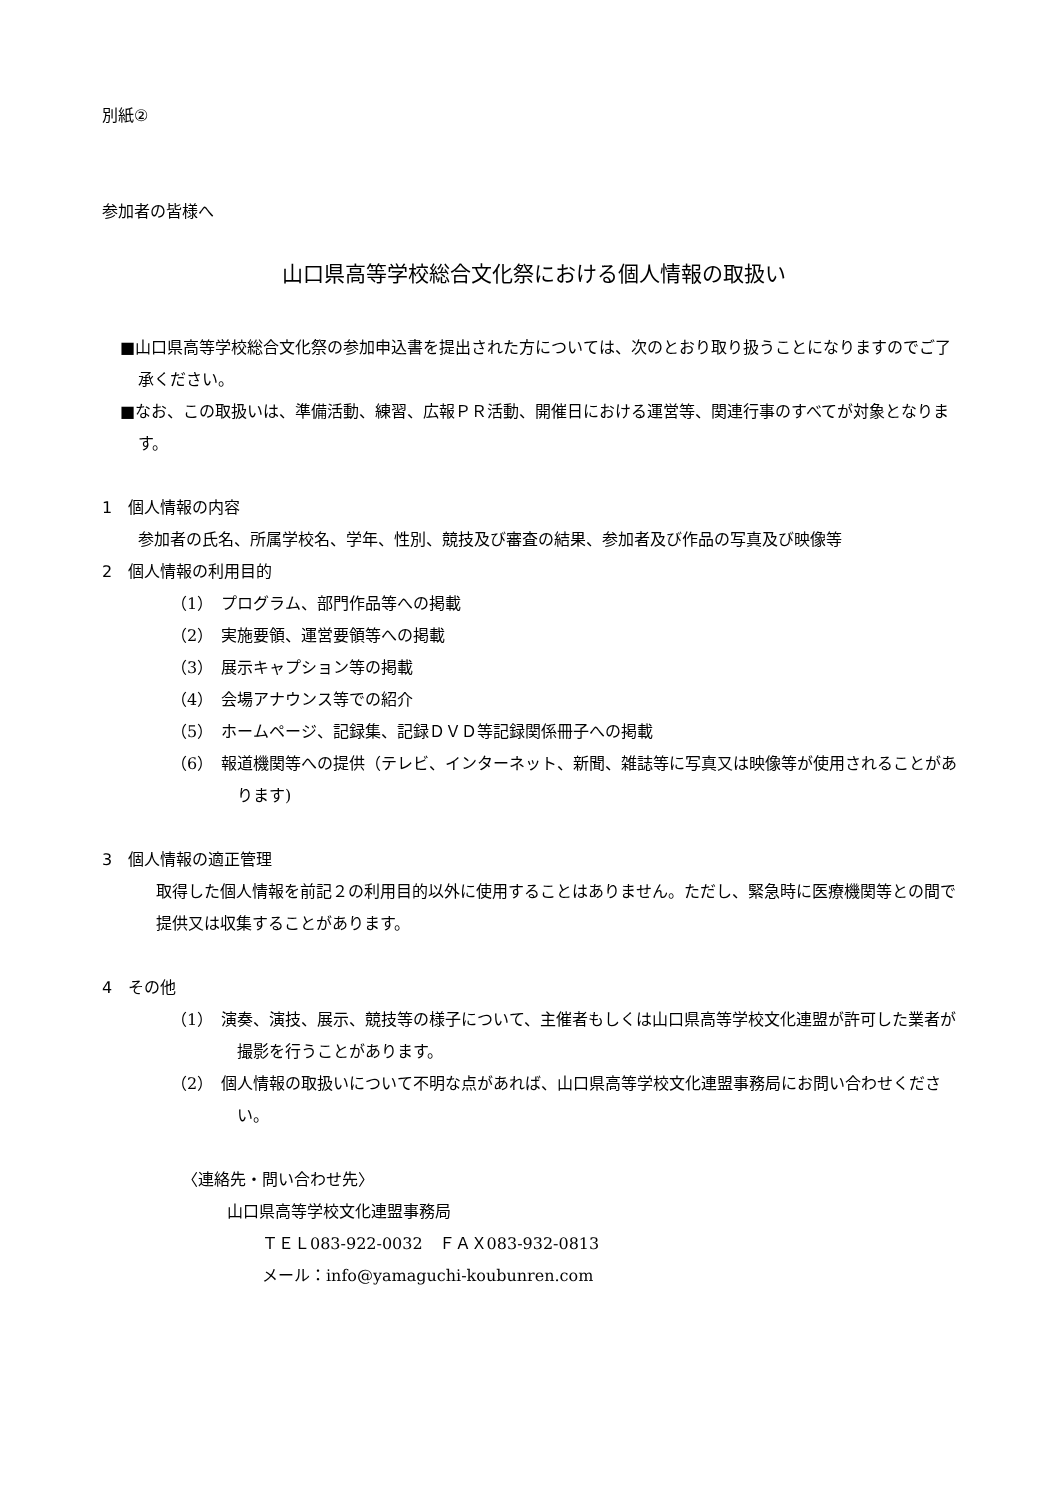別紙②
参加者の皆様へ
山口県高等学校総合文化祭における個人情報の取扱い
■山口県高等学校総合文化祭の参加申込書を提出された方については、次のとおり取り扱うことになりますのでご了承ください。
■なお、この取扱いは、準備活動、練習、広報ＰＲ活動、開催日における運営等、関連行事のすべてが対象となります。
1　個人情報の内容
参加者の氏名、所属学校名、学年、性別、競技及び審査の結果、参加者及び作品の写真及び映像等
2　個人情報の利用目的
（1）　プログラム、部門作品等への掲載
（2）　実施要領、運営要領等への掲載
（3）　展示キャプション等の掲載
（4）　会場アナウンス等での紹介
（5）　ホームページ、記録集、記録ＤＶＤ等記録関係冊子への掲載
（6）　報道機関等への提供（テレビ、インターネット、新聞、雑誌等に写真又は映像等が使用されることがあります)
3　個人情報の適正管理
取得した個人情報を前記２の利用目的以外に使用することはありません。ただし、緊急時に医療機関等との間で提供又は収集することがあります。
4　その他
（1）　演奏、演技、展示、競技等の様子について、主催者もしくは山口県高等学校文化連盟が許可した業者が撮影を行うことがあります。
（2）　個人情報の取扱いについて不明な点があれば、山口県高等学校文化連盟事務局にお問い合わせください。
〈連絡先・問い合わせ先〉
山口県高等学校文化連盟事務局
ＴＥＬ083-922-0032　ＦＡＸ083-932-0813
メール：info@yamaguchi-koubunren.com